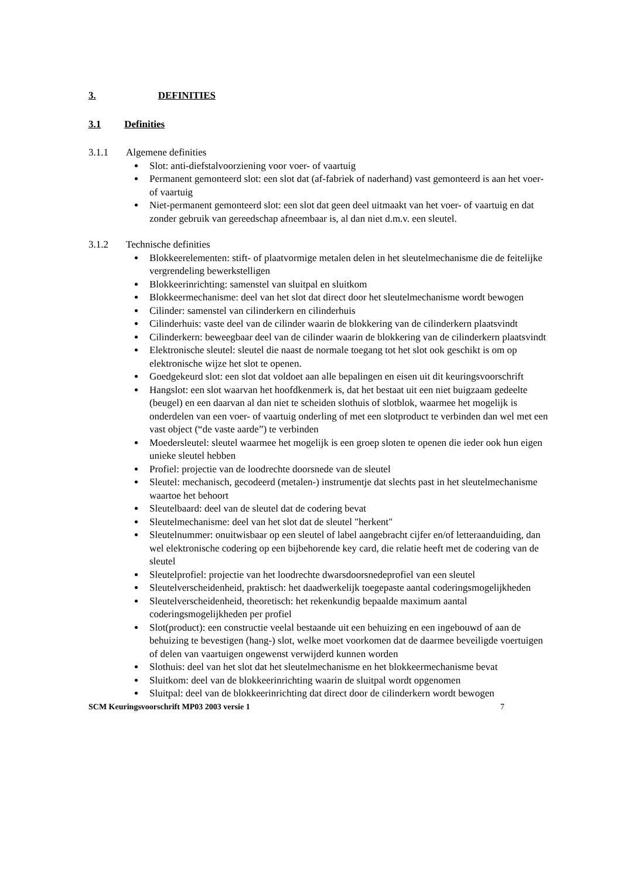3. DEFINITIES
3.1 Definities
3.1.1 Algemene definities
Slot: anti-diefstalvoorziening voor voer- of vaartuig
Permanent gemonteerd slot: een slot dat (af-fabriek of naderhand) vast gemonteerd is aan het voer- of vaartuig
Niet-permanent gemonteerd slot: een slot dat geen deel uitmaakt van het voer- of vaartuig en dat zonder gebruik van gereedschap afneembaar is, al dan niet d.m.v. een sleutel.
3.1.2 Technische definities
Blokkeerelementen: stift- of plaatvormige metalen delen in het sleutelmechanisme die de feitelijke vergrendeling bewerkstelligen
Blokkeerinrichting: samenstel van sluitpal en sluitkom
Blokkeermechanisme: deel van het slot dat direct door het sleutelmechanisme wordt bewogen
Cilinder: samenstel van cilinderkern en cilinderhuis
Cilinderhuis: vaste deel van de cilinder waarin de blokkering van de cilinderkern plaatsvindt
Cilinderkern: beweegbaar deel van de cilinder waarin de blokkering van de cilinderkern plaatsvindt
Elektronische sleutel: sleutel die naast de normale toegang tot het slot ook geschikt is om op elektronische wijze het slot te openen.
Goedgekeurd slot: een slot dat voldoet aan alle bepalingen en eisen uit dit keuringsvoorschrift
Hangslot: een slot waarvan het hoofdkenmerk is, dat het bestaat uit een niet buigzaam gedeelte (beugel) en een daarvan al dan niet te scheiden slothuis of slotblok, waarmee het mogelijk is onderdelen van een voer- of vaartuig onderling of met een slotproduct te verbinden dan wel met een vast object (“de vaste aarde”) te verbinden
Moedersleutel: sleutel waarmee het mogelijk is een groep sloten te openen die ieder ook hun eigen unieke sleutel hebben
Profiel: projectie van de loodrechte doorsnede van de sleutel
Sleutel: mechanisch, gecodeerd (metalen-) instrumentje dat slechts past in het sleutelmechanisme waartoe het behoort
Sleutelbaard: deel van de sleutel dat de codering bevat
Sleutelmechanisme: deel van het slot dat de sleutel "herkent"
Sleutelnummer: onuitwisbaar op een sleutel of label aangebracht cijfer en/of letteraanduiding, dan wel elektronische codering op een bijbehorende key card, die relatie heeft met de codering van de sleutel
Sleutelprofiel: projectie van het loodrechte dwarsdoorsnedeprofiel van een sleutel
Sleutelverscheidenheid, praktisch: het daadwerkelijk toegepaste aantal coderingsmogelijkheden
Sleutelverscheidenheid, theoretisch: het rekenkundig bepaalde maximum aantal coderingsmogelijkheden per profiel
Slot(product): een constructie veelal bestaande uit een behuizing en een ingebouwd of aan de behuizing te bevestigen (hang-) slot, welke moet voorkomen dat de daarmee beveiligde voertuigen of delen van vaartuigen ongewenst verwijderd kunnen worden
Slothuis: deel van het slot dat het sleutelmechanisme en het blokkeermechanisme bevat
Sluitkom: deel van de blokkeerinrichting waarin de sluitpal wordt opgenomen
Sluitpal: deel van de blokkeerinrichting dat direct door de cilinderkern wordt bewogen
SCM Keuringsvoorschrift MP03 2003 versie 1 7